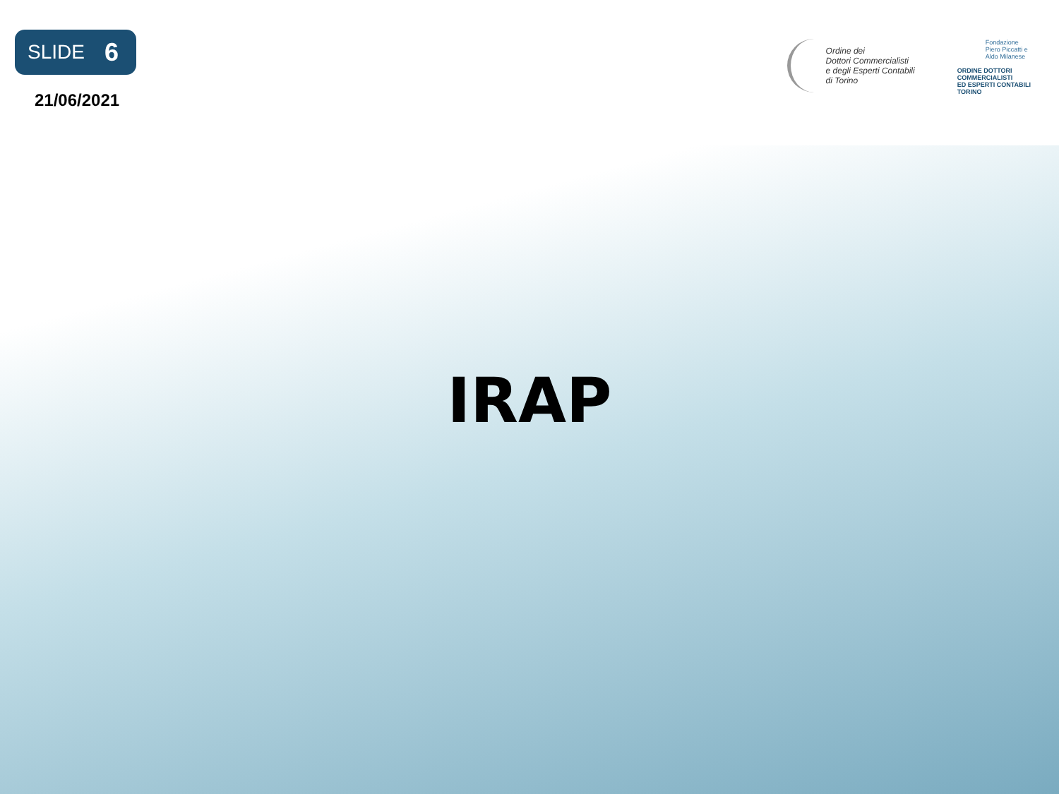SLIDE 6
21/06/2021
Ordine dei
Dottori Commercialisti
e degli Esperti Contabili
di Torino
Fondazione
Piero Piccatti e
Aldo Milanese
ORDINE DOTTORI
COMMERCIALISTI
ED ESPERTI CONTABILI
TORINO
IRAP